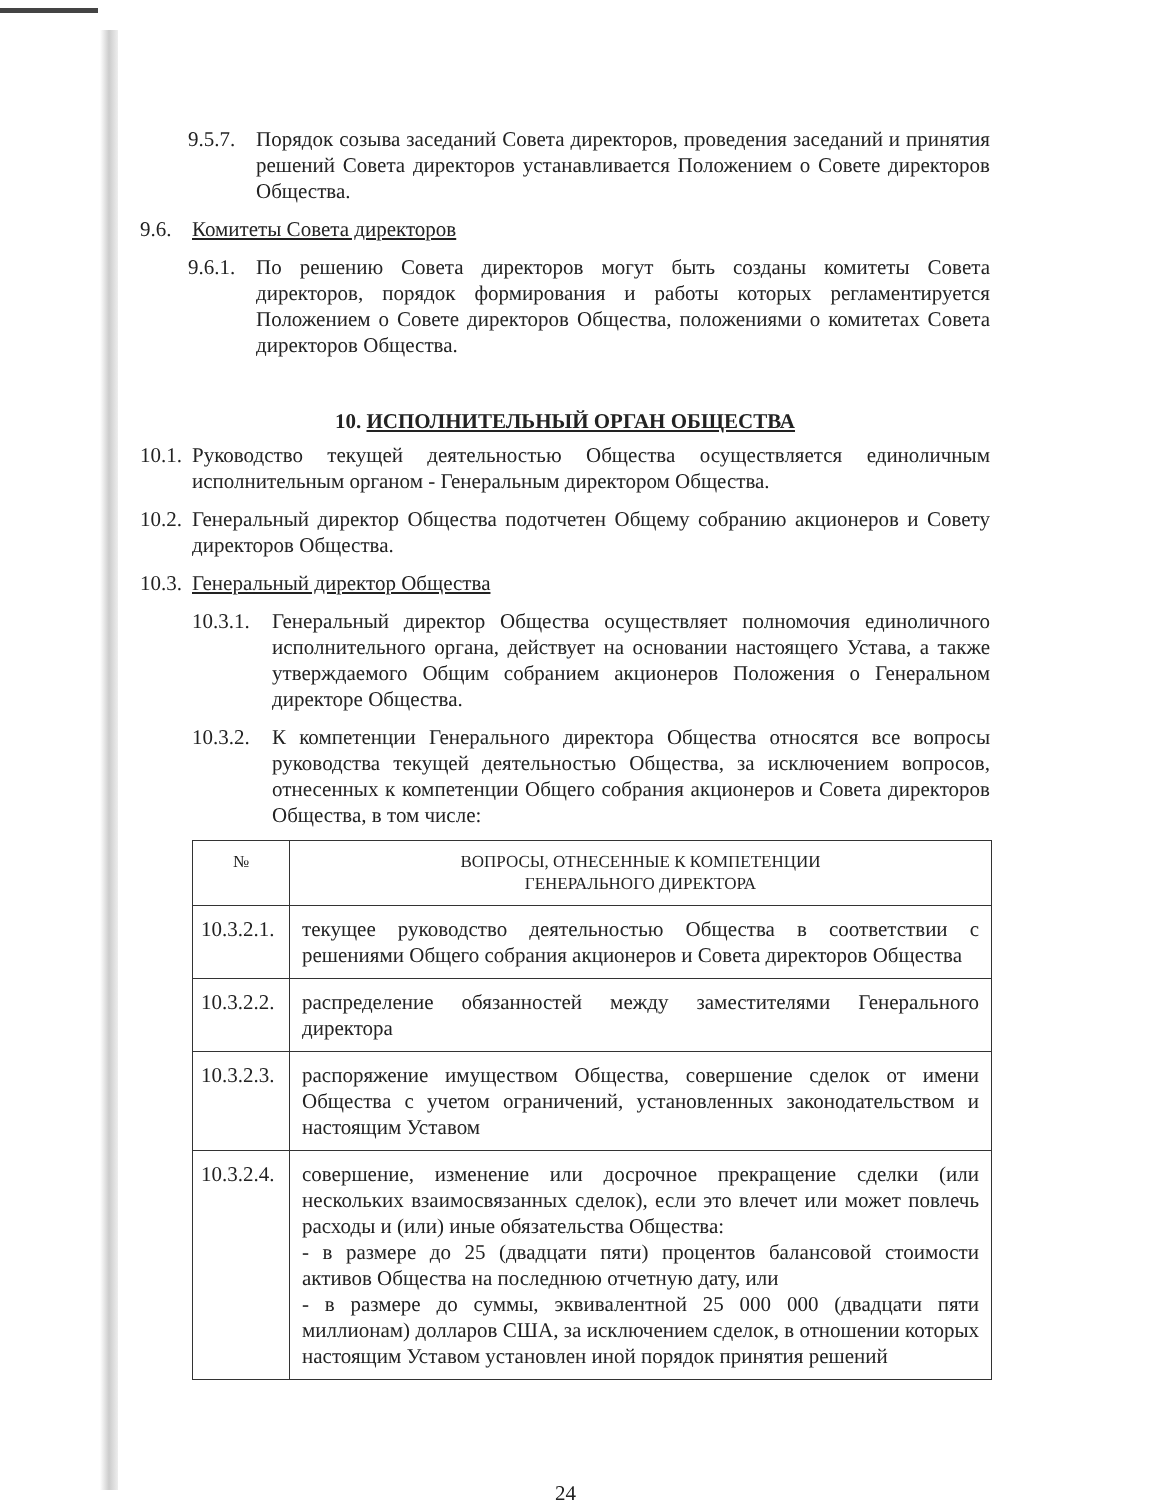9.5.7. Порядок созыва заседаний Совета директоров, проведения заседаний и принятия решений Совета директоров устанавливается Положением о Совете директоров Общества.
9.6. Комитеты Совета директоров
9.6.1. По решению Совета директоров могут быть созданы комитеты Совета директоров, порядок формирования и работы которых регламентируется Положением о Совете директоров Общества, положениями о комитетах Совета директоров Общества.
10. ИСПОЛНИТЕЛЬНЫЙ ОРГАН ОБЩЕСТВА
10.1. Руководство текущей деятельностью Общества осуществляется единоличным исполнительным органом - Генеральным директором Общества.
10.2. Генеральный директор Общества подотчетен Общему собранию акционеров и Совету директоров Общества.
10.3. Генеральный директор Общества
10.3.1. Генеральный директор Общества осуществляет полномочия единоличного исполнительного органа, действует на основании настоящего Устава, а также утверждаемого Общим собранием акционеров Положения о Генеральном директоре Общества.
10.3.2. К компетенции Генерального директора Общества относятся все вопросы руководства текущей деятельностью Общества, за исключением вопросов, отнесенных к компетенции Общего собрания акционеров и Совета директоров Общества, в том числе:
| № | ВОПРОСЫ, ОТНЕСЕННЫЕ К КОМПЕТЕНЦИИ ГЕНЕРАЛЬНОГО ДИРЕКТОРА |
| --- | --- |
| 10.3.2.1. | текущее руководство деятельностью Общества в соответствии с решениями Общего собрания акционеров и Совета директоров Общества |
| 10.3.2.2. | распределение обязанностей между заместителями Генерального директора |
| 10.3.2.3. | распоряжение имуществом Общества, совершение сделок от имени Общества с учетом ограничений, установленных законодательством и настоящим Уставом |
| 10.3.2.4. | совершение, изменение или досрочное прекращение сделки (или нескольких взаимосвязанных сделок), если это влечет или может повлечь расходы и (или) иные обязательства Общества: - в размере до 25 (двадцати пяти) процентов балансовой стоимости активов Общества на последнюю отчетную дату, или - в размере до суммы, эквивалентной 25 000 000 (двадцати пяти миллионам) долларов США, за исключением сделок, в отношении которых настоящим Уставом установлен иной порядок принятия решений |
24